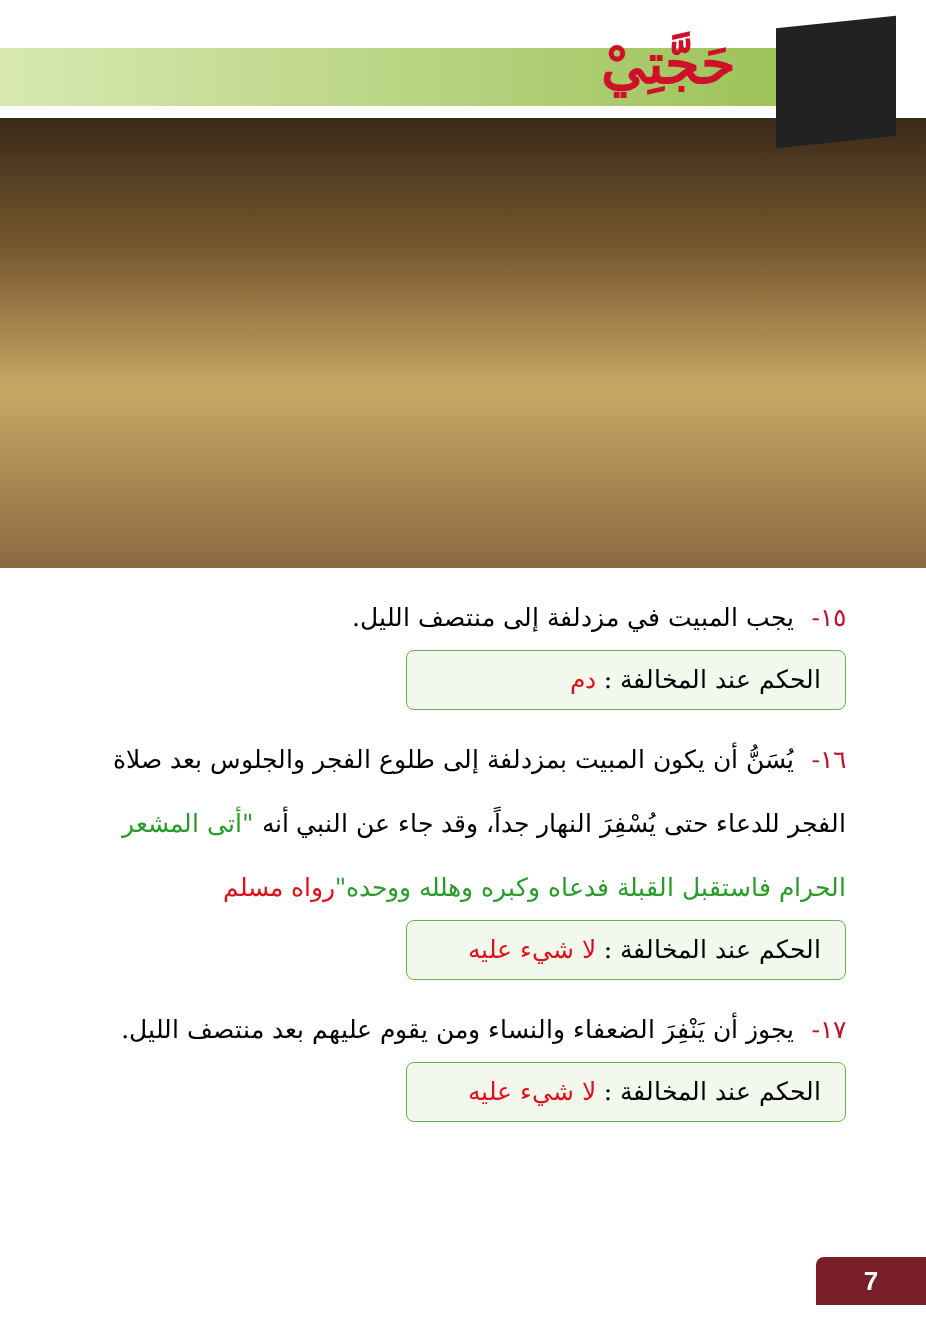حَجَّتِيْ
١٥- يجب المبيت في مزدلفة إلى منتصف الليل.
الحكم عند المخالفة : دم
١٦- يُسَنُّ أن يكون المبيت بمزدلفة إلى طلوع الفجر والجلوس بعد صلاة الفجر للدعاء حتى يُسْفِرَ النهار جداً، وقد جاء عن النبي أنه "أتى المشعر الحرام فاستقبل القبلة فدعاه وكبره وهلله ووحده"رواه مسلم
الحكم عند المخالفة : لا شيء عليه
١٧- يجوز أن يَنْفِرَ الضعفاء والنساء ومن يقوم عليهم بعد منتصف الليل.
الحكم عند المخالفة : لا شيء عليه
7